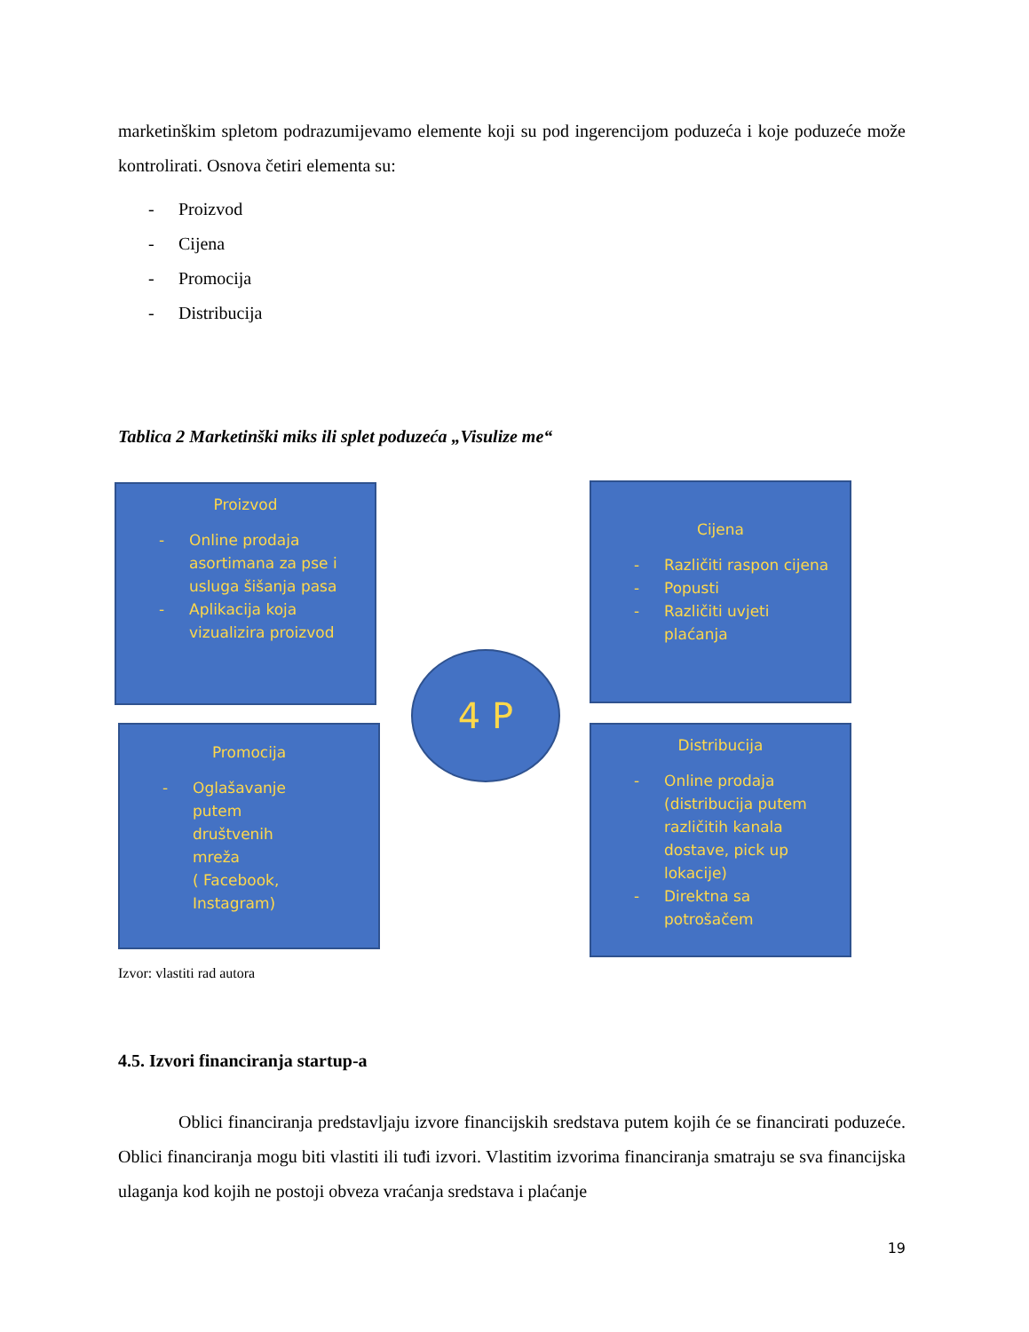marketinškim spletom podrazumijevamo elemente koji su pod ingerencijom poduzeća i koje poduzeće može kontrolirati. Osnova četiri elementa su:
- Proizvod
- Cijena
- Promocija
- Distribucija
Tablica 2 Marketinški miks ili splet poduzeća „Visulize me“
Proizvod
- Online prodaja asortimana za pse i usluga šišanja pasa
- Aplikacija koja vizualizira proizvod
Cijena
- Različiti raspon cijena
- Popusti
- Različiti uvjeti plaćanja
4 P
Promocija
- Oglašavanje
putem
društvenih
mreža
( Facebook,
Instagram)
Distribucija
- Online prodaja (distribucija putem različitih kanala dostave, pick up lokacije)
- Direktna sa potrošačem
Izvor: vlastiti rad autora
4.5. Izvori financiranja startup-a
Oblici financiranja predstavljaju izvore financijskih sredstava putem kojih će se financirati poduzeće. Oblici financiranja mogu biti vlastiti ili tuđi izvori. Vlastitim izvorima financiranja smatraju se sva financijska ulaganja kod kojih ne postoji obveza vraćanja sredstava i plaćanje
19